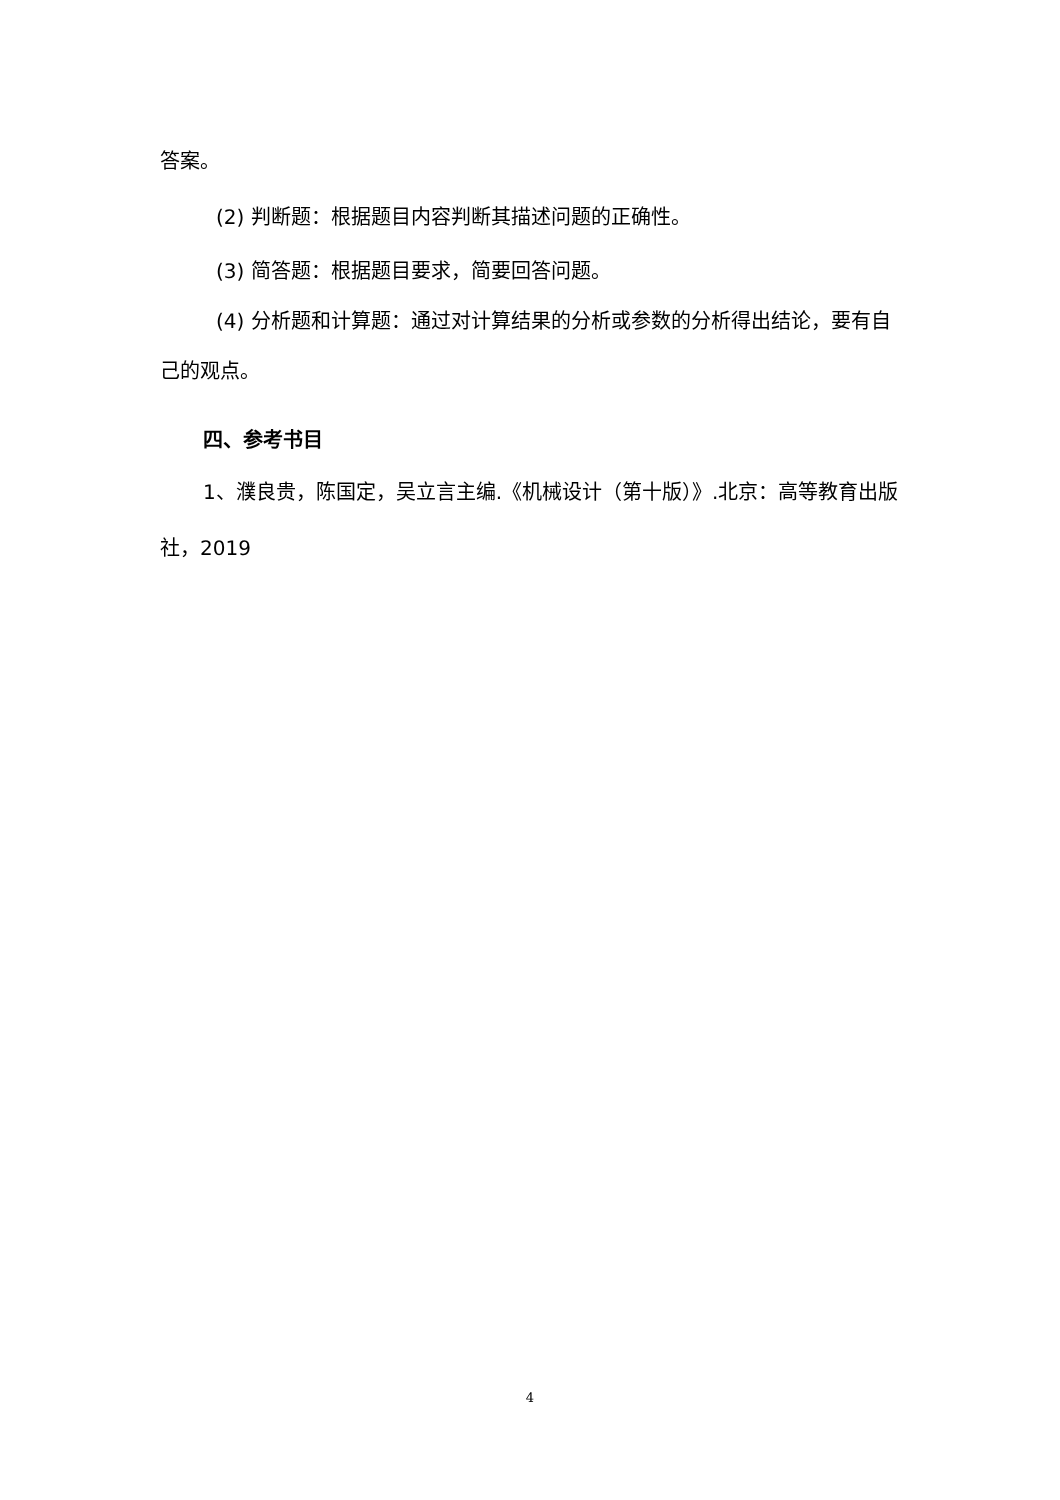答案。
(2) 判断题：根据题目内容判断其描述问题的正确性。
(3) 简答题：根据题目要求，简要回答问题。
(4) 分析题和计算题：通过对计算结果的分析或参数的分析得出结论，要有自己的观点。
四、参考书目
1、濮良贵，陈国定，吴立言主编.《机械设计（第十版）》.北京：高等教育出版社，2019
4